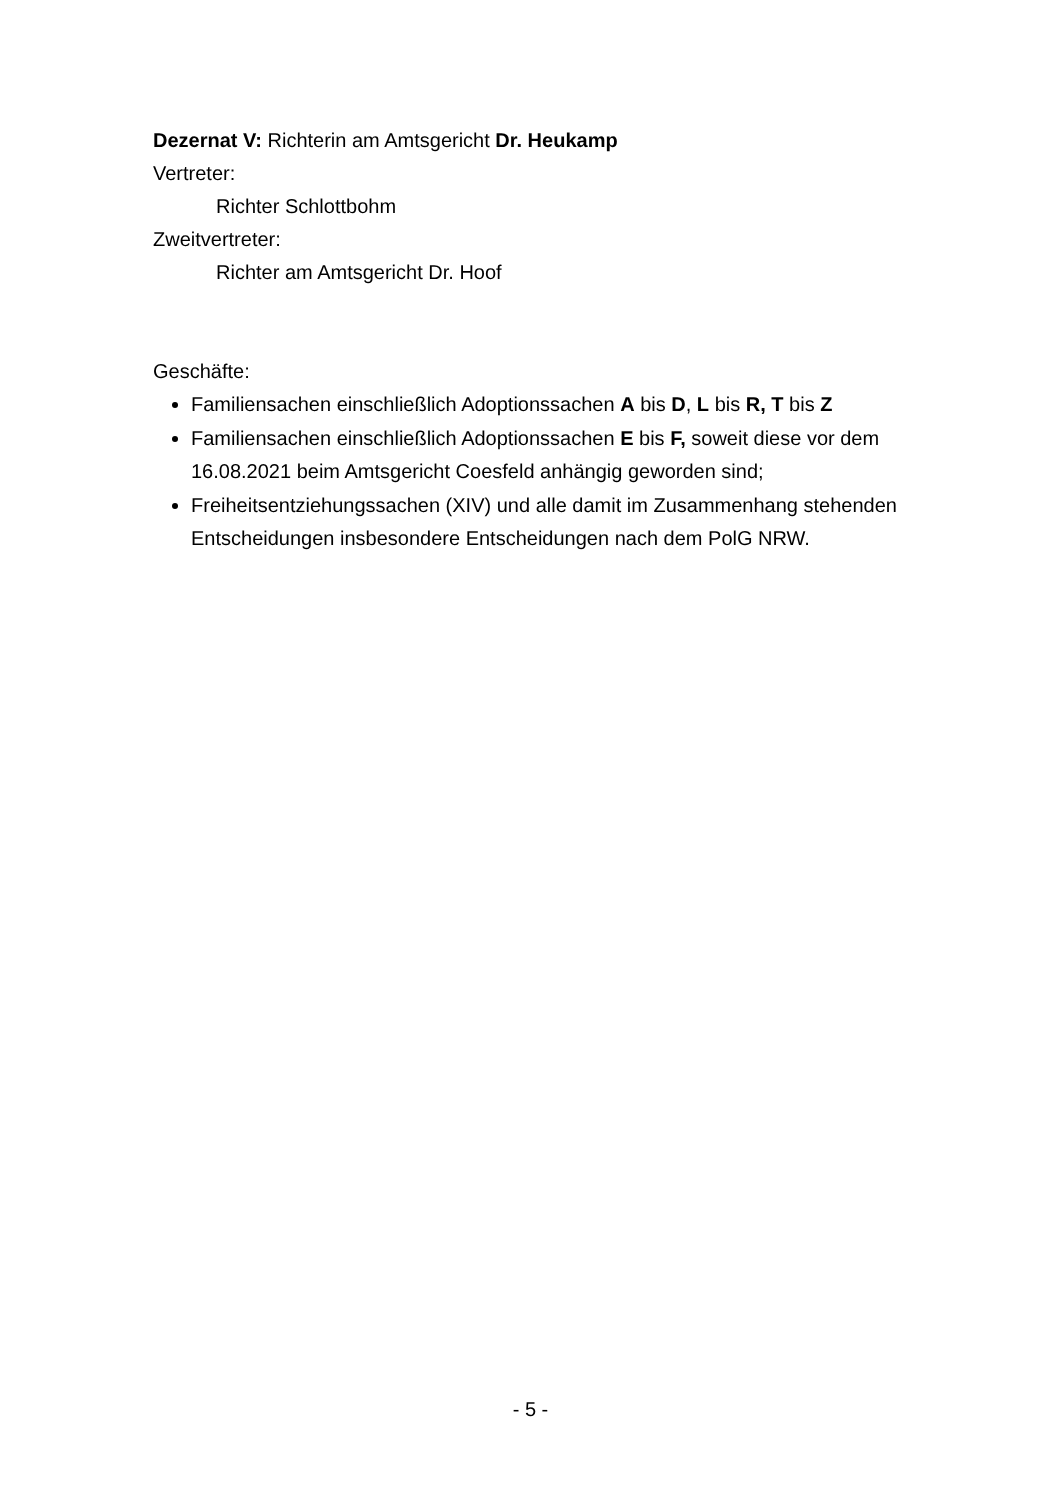Dezernat V: Richterin am Amtsgericht Dr. Heukamp
Vertreter:
Richter Schlottbohm
Zweitvertreter:
Richter am Amtsgericht Dr. Hoof
Geschäfte:
Familiensachen einschließlich Adoptionssachen A bis D, L bis R, T bis Z
Familiensachen einschließlich Adoptionssachen E bis F, soweit diese vor dem 16.08.2021 beim Amtsgericht Coesfeld anhängig geworden sind;
Freiheitsentziehungssachen (XIV) und alle damit im Zusammenhang stehenden Entscheidungen insbesondere Entscheidungen nach dem PolG NRW.
- 5 -